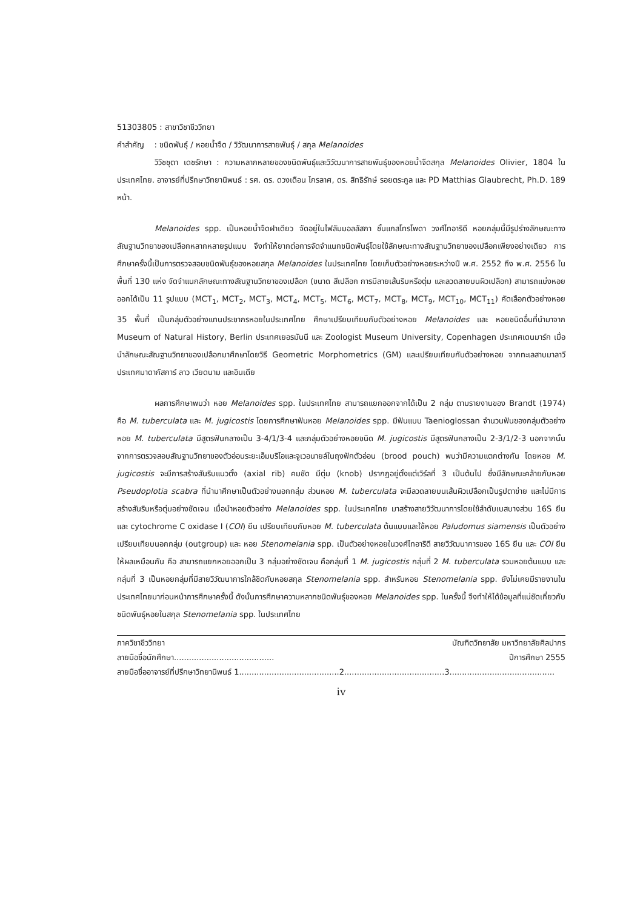51303805 : สาขาวิชาชีววิทยา
คำสำคัญ : ชนิดพันธุ์ / หอยน้ำจืด / วิวัฒนาการสายพันธุ์ / สกุล Melanoides
วิวิชชุตา เดชรักษา : ความหลากหลายของชนิดพันธุ์และวิวัฒนาการสายพันธุ์ของหอยน้ำจืดสกุล Melanoides Olivier, 1804 ในประเทศไทย. อาจารย์ที่ปรึกษาวิทยานิพนธ์ : รศ. ดร. ดวงเดือน ไกรลาศ, ดร. สิทธิรักษ์ รอยตระกูล และ PD Matthias Glaubrecht, Ph.D. 189 หน้า.
Melanoides spp. เป็นหอยน้ำจืดฝาเดียว จัดอยู่ในไฟลัมมอลลัสกา ชั้นแกสโทรโพดา วงศ์ไทอาริดี หอยกลุ่มนี้มีรูปร่างลักษณะทางสัณฐานวิทยาของเปลือกหลากหลายรูปแบบ จึงทำให้ยากต่อการจัดจำแนกชนิดพันธุ์โดยใช้ลักษณะทางสัณฐานวิทยาของเปลือกเพียงอย่างเดียว การศึกษาครั้งนี้เป็นการตรวจสอบชนิดพันธุ์ของหอยสกุล Melanoides ในประเทศไทย โดยเก็บตัวอย่างหอยระหว่างปี พ.ศ. 2552 ถึง พ.ศ. 2556 ในพื้นที่ 130 แห่ง จัดจำแนกลักษณะทางสัณฐานวิทยาของเปลือก (ขนาด สีเปลือก การมีลายเส้นริบหรือตุ่ม และลวดลายบนผิวเปลือก) สามารถแบ่งหอยออกได้เป็น 11 รูปแบบ (MCT<sub>1</sub>, MCT<sub>2</sub>, MCT<sub>3</sub>, MCT<sub>4</sub>, MCT<sub>5</sub>, MCT<sub>6</sub>, MCT<sub>7</sub>, MCT<sub>8</sub>, MCT<sub>9</sub>, MCT<sub>10</sub>, MCT<sub>11</sub>) คัดเลือกตัวอย่างหอย 35 พื้นที่ เป็นกลุ่มตัวอย่างแทนประชากรหอยในประเทศไทย ศึกษาเปรียบเทียบกับตัวอย่างหอย Melanoides และ หอยชนิดอื่นที่นำมาจาก Museum of Natural History, Berlin ประเทศเยอรมันนี และ Zoologist Museum University, Copenhagen ประเทศเดนมาร์ก เมื่อนำลักษณะสัณฐานวิทยาของเปลือกมาศึกษาโดยวิธี Geometric Morphometrics (GM) และเปรียบเทียบกับตัวอย่างหอย จากทะเลสาบมาลาวี ประเทศมาดากัสการ์ ลาว เวียดนาม และอินเดีย
ผลการศึกษาพบว่า หอย Melanoides spp. ในประเทศไทย สามารถแยกออกจากได้เป็น 2 กลุ่ม ตามรายงานของ Brandt (1974) คือ M. tuberculata และ M. jugicostis โดยการศึกษาฟันหอย Melanoides spp. มีฟันแบบ Taenioglossan จำนวนฟันของกลุ่มตัวอย่างหอย M. tuberculata มีสูตรฟันกลางเป็น 3-4/1/3-4 และกลุ่มตัวอย่างหอยชนิด M. jugicostis มีสูตรฟันกลางเป็น 2-3/1/2-3 นอกจากนั้นจากการตรวจสอบสัณฐานวิทยาของตัวอ่อนระยะเอ็มบริโอและจูเวอนายล์ในถุงฟักตัวอ่อน (brood pouch) พบว่ามีความแตกต่างกัน โดยหอย M. jugicostis จะมีการสร้างสันริบแนวตั้ง (axial rib) คมชัด มีตุ่ม (knob) ปรากฏอยู่ตั้งแต่เวิร์ลที่ 3 เป็นต้นไป ซึ่งมีลักษณะคล้ายกับหอย Pseudoplotia scabra ที่นำมาศึกษาเป็นตัวอย่างนอกกลุ่ม ส่วนหอย M. tuberculata จะมีลวดลายบนเส้นผิวเปลือกเป็นรูปตาข่าย และไม่มีการสร้างสันริบหรือตุ่มอย่างชัดเจน เมื่อนำหอยตัวอย่าง Melanoides spp. ในประเทศไทย มาสร้างสายวิวัฒนาการโดยใช้ลำดับเบสบางส่วน 16S ยีน และ cytochrome C oxidase I (COI) ยีน เปรียบเทียบกับหอย M. tuberculata ต้นแบบและใช้หอย Paludomus siamensis เป็นตัวอย่างเปรียบเทียบนอกกลุ่ม (outgroup) และ หอย Stenomelania spp. เป็นตัวอย่างหอยในวงศ์ไทอาริดี สายวิวัฒนาการของ 16S ยีน และ COI ยีน ให้ผลเหมือนกัน คือ สามารถแยกหอยออกเป็น 3 กลุ่มอย่างชัดเจน คือกลุ่มที่ 1 M. jugicostis กลุ่มที่ 2 M. tuberculata รวมหอยต้นแบบ และกลุ่มที่ 3 เป็นหอยกลุ่มที่มีสายวิวัฒนาการใกล้ชิดกับหอยสกุล Stenomelania spp. สำหรับหอย Stenomelania spp. ยังไม่เคยมีรายงานในประเทศไทยมาก่อนหน้าการศึกษาครั้งนี้ ดังนั้นการศึกษาความหลากชนิดพันธุ์ของหอย Melanoides spp. ในครั้งนี้ จึงทำให้ได้ข้อมูลที่แน่ชัดเกี่ยวกับชนิดพันธุ์หอยในสกุล Stenomelania spp. ในประเทศไทย
| ภาควิชาชีววิทยา | บัณฑิตวิทยาลัย มหาวิทยาลัยศิลปากร |
| ลายมือชื่อนักศึกษา........................................ | ปีการศึกษา 2555 |
| ลายมือชื่ออาจารย์ที่ปรึกษาวิทยานิพนธ์ 1........................................2........................................3.......................................... | |
iv